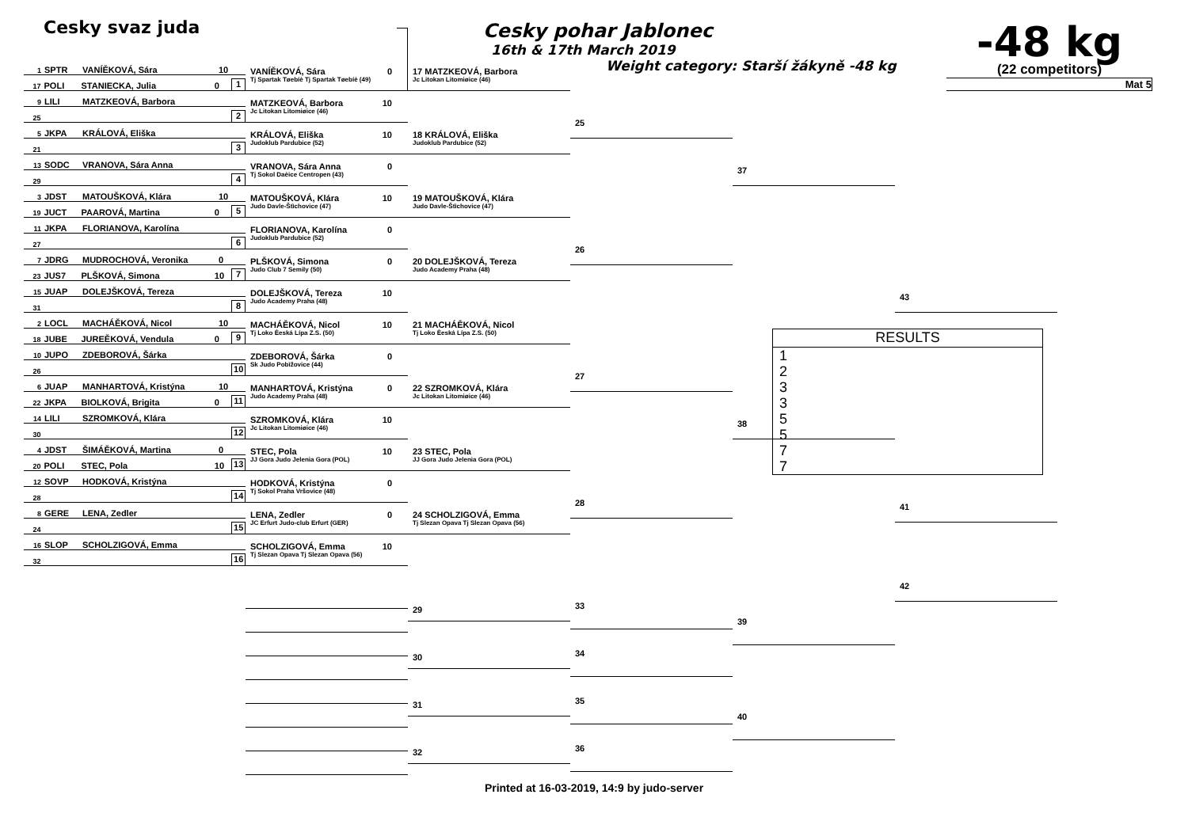Cesky svaz juda
Cesky pohar Jablonec
16th & 17th March 2019
Weight category: Starší žákyně -48 kg
-48 kg
(22 competitors)
Mat 5
1 SPTR VANÍĚKOVÁ, Sára 10
17 POLI STANIECKA, Julia 0 1
9 LILI MATZKEOVÁ, Barbora
25 2
5 JKPA KRÁLOVÁ, Eliška
21 3
13 SODC VRANOVA, Sára Anna
29 4
3 JDST MATOUŠKOVÁ, Klára 10
19 JUCT PAAROVÁ, Martina 0 5
11 JKPA FLORIANOVA, Karolína
27 6
7 JDRG MUDROCHOVÁ, Veronika 0
23 JUS7 PLŠKOVÁ, Simona 10 7
15 JUAP DOLEJŠKOVÁ, Tereza
31 8
2 LOCL MACHÁĚKOVÁ, Nicol 10
18 JUBE JUREĚKOVÁ, Vendula 0 9
10 JUPO ZDEBOROVÁ, Šárka
26 10
6 JUAP MANHARTOVÁ, Kristýna 10
22 JKPA BIOLKOVÁ, Brigita 0 11
14 LILI SZROMKOVÁ, Klára
30 12
4 JDST ŠIMÁĚKOVÁ, Martina 0
20 POLI STEC, Pola 10 13
12 SOVP HODKOVÁ, Kristýna
28 14
8 GERE LENA, Zedler
24 15
16 SLOP SCHOLZIGOVÁ, Emma
32 16
VANÍĚKOVÁ, Sára 0
Tj Spartak Tøebíè Tj Spartak Tøebíè (49)
MATZKEOVÁ, Barbora 10
Jc Litokan Litomiøice (46)
KRÁLOVÁ, Eliška 10
Judoklub Pardubice (52)
VRANOVA, Sára Anna 0
Tj Sokol Daèice Centropen (43)
MATOUŠKOVÁ, Klára 10
Judo Davle-Štìchovice (47)
FLORIANOVA, Karolína 0
Judoklub Pardubice (52)
PLŠKOVÁ, Simona 0
Judo Club 7 Semily (50)
DOLEJŠKOVÁ, Tereza 10
Judo Academy Praha (48)
MACHÁĚKOVÁ, Nicol 10
Tj Loko Èeská Lípa Z.S. (50)
ZDEBOROVÁ, Šárka 0
Sk Judo Pobìžovice (44)
MANHARTOVÁ, Kristýna 0
Judo Academy Praha (48)
SZROMKOVÁ, Klára 10
Jc Litokan Litomiøice (46)
STEC, Pola 10
JJ Gora Judo Jelenia Gora (POL)
HODKOVÁ, Kristýna 0
Tj Sokol Praha Vršovice (48)
LENA, Zedler 0
JC Erfurt Judo-club Erfurt (GER)
SCHOLZIGOVÁ, Emma 10
Tj Slezan Opava Tj Slezan Opava (56)
17 MATZKEOVÁ, Barbora
Jc Litokan Litomiøice (46)
18 KRÁLOVÁ, Eliška
Judoklub Pardubice (52)
19 MATOUŠKOVÁ, Klára
Judo Davle-Štìchovice (47)
20 DOLEJŠKOVÁ, Tereza
Judo Academy Praha (48)
21 MACHÁĚKOVÁ, Nicol
Tj Loko Èeská Lípa Z.S. (50)
22 SZROMKOVÁ, Klára
Jc Litokan Litomiøice (46)
23 STEC, Pola
JJ Gora Judo Jelenia Gora (POL)
24 SCHOLZIGOVÁ, Emma
Tj Slezan Opava Tj Slezan Opava (56)
29
30
31
32
25
26
27
28
33
34
35
36
37
38
39
40
43
RESULTS
1
2
3
3
5
5
7
7
41
42
Printed at 16-03-2019, 14:9 by judo-server